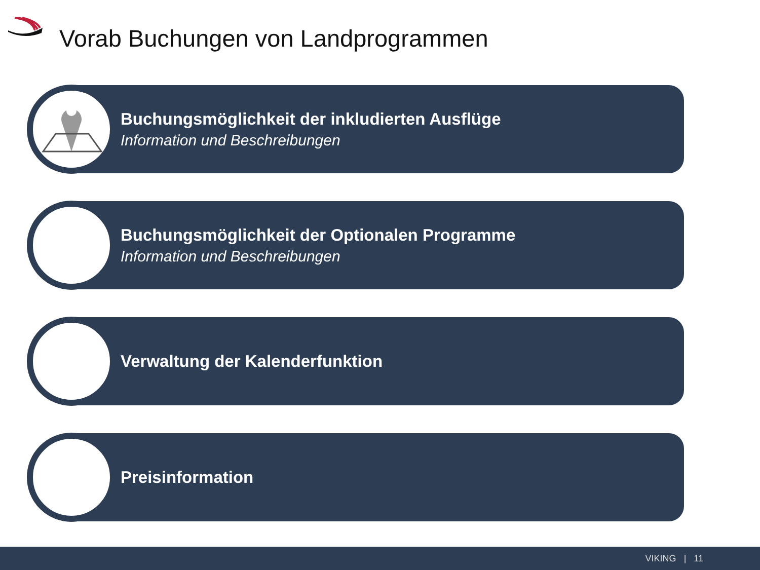Vorab Buchungen von Landprogrammen
Buchungsmöglichkeit der inkludierten Ausflüge
Information und Beschreibungen
Buchungsmöglichkeit der Optionalen Programme
Information und Beschreibungen
Verwaltung der Kalenderfunktion
Preisinformation
VIKING | 11